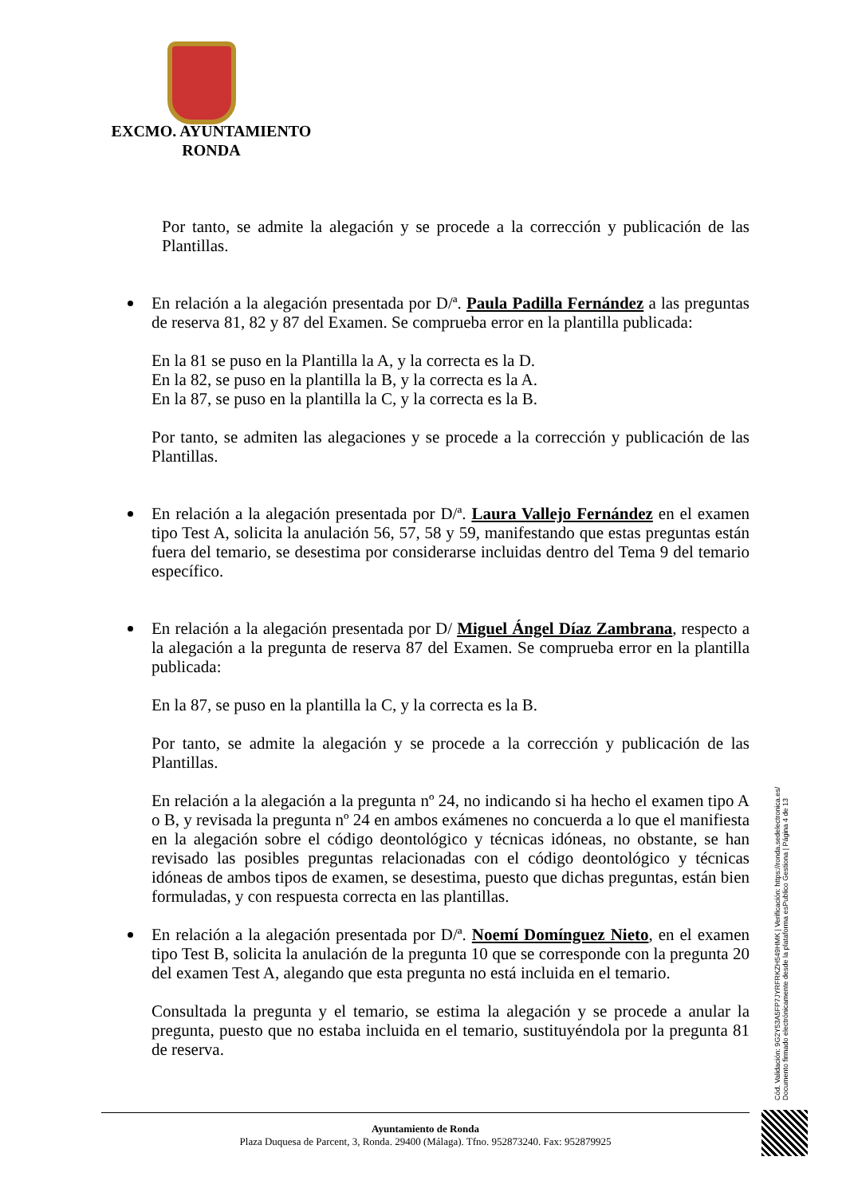EXCMO. AYUNTAMIENTO
RONDA
Por tanto, se admite la alegación y se procede a la corrección y publicación de las Plantillas.
En relación a la alegación presentada por D/ª. Paula Padilla Fernández a las preguntas de reserva 81, 82 y 87 del Examen. Se comprueba error en la plantilla publicada:
En la 81 se puso en la Plantilla la A, y la correcta es la D.
En la 82, se puso en la plantilla la B, y la correcta es la A.
En la 87, se puso en la plantilla la C, y la correcta es la B.
Por tanto, se admiten las alegaciones y se procede a la corrección y publicación de las Plantillas.
En relación a la alegación presentada por D/ª. Laura Vallejo Fernández en el examen tipo Test A, solicita la anulación 56, 57, 58 y 59, manifestando que estas preguntas están fuera del temario, se desestima por considerarse incluidas dentro del Tema 9 del temario específico.
En relación a la alegación presentada por D/ Miguel Ángel Díaz Zambrana, respecto a la alegación a la pregunta de reserva 87 del Examen. Se comprueba error en la plantilla publicada:
En la 87, se puso en la plantilla la C, y la correcta es la B.
Por tanto, se admite la alegación y se procede a la corrección y publicación de las Plantillas.
En relación a la alegación a la pregunta nº 24, no indicando si ha hecho el examen tipo A o B, y revisada la pregunta nº 24 en ambos exámenes no concuerda a lo que el manifiesta en la alegación sobre el código deontológico y técnicas idóneas, no obstante, se han revisado las posibles preguntas relacionadas con el código deontológico y técnicas idóneas de ambos tipos de examen, se desestima, puesto que dichas preguntas, están bien formuladas, y con respuesta correcta en las plantillas.
En relación a la alegación presentada por D/ª. Noemí Domínguez Nieto, en el examen tipo Test B, solicita la anulación de la pregunta 10 que se corresponde con la pregunta 20 del examen Test A, alegando que esta pregunta no está incluida en el temario.
Consultada la pregunta y el temario, se estima la alegación y se procede a anular la pregunta, puesto que no estaba incluida en el temario, sustituyéndola por la pregunta 81 de reserva.
Cód. Validación: 9G2Y53A5FP7JYRFRKZH549HMK | Verificación: https://ronda.sedelectronica.es/
Documento firmado electrónicamente desde la plataforma esPublico Gestiona | Página 4 de 13
Ayuntamiento de Ronda
Plaza Duquesa de Parcent, 3, Ronda. 29400 (Málaga). Tfno. 952873240. Fax: 952879925